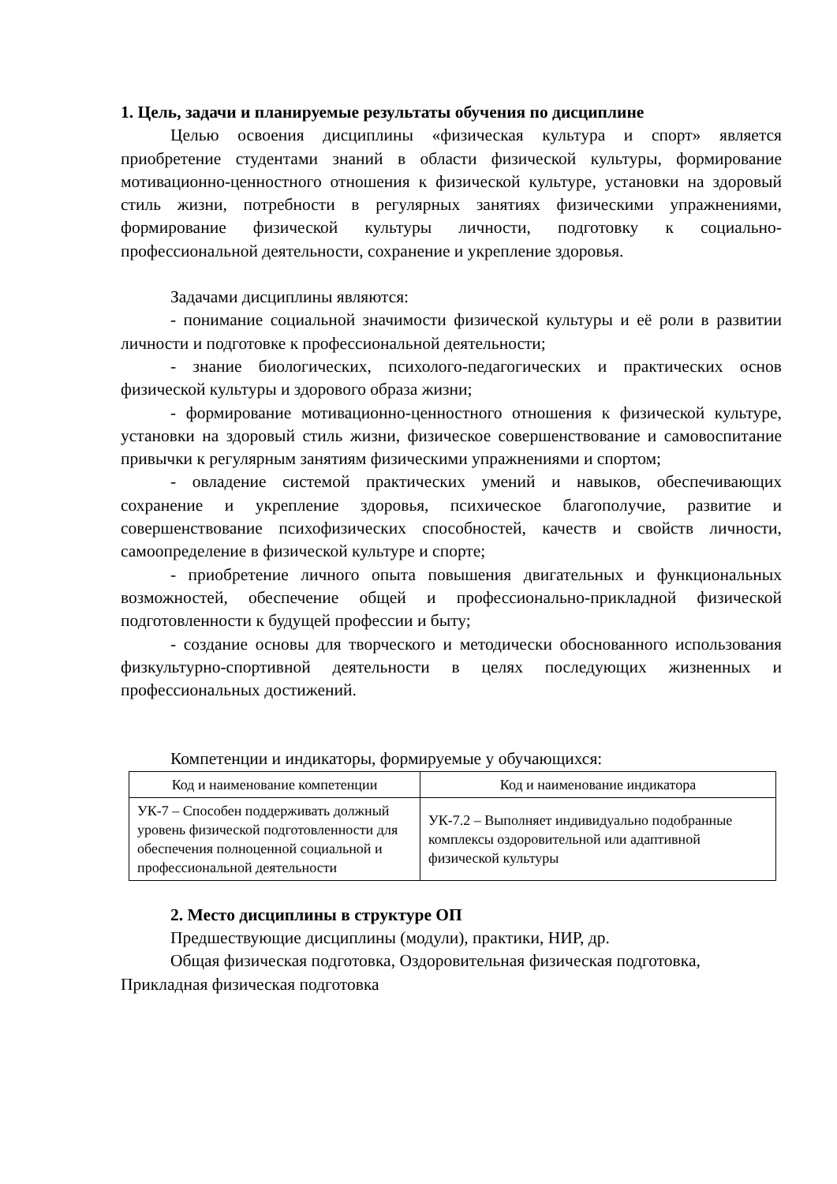1. Цель, задачи и планируемые результаты обучения по дисциплине
Целью освоения дисциплины «физическая культура и спорт» является приобретение студентами знаний в области физической культуры, формирование мотивационно-ценностного отношения к физической культуре, установки на здоровый стиль жизни, потребности в регулярных занятиях физическими упражнениями, формирование физической культуры личности, подготовку к социально-профессиональной деятельности, сохранение и укрепление здоровья.
Задачами дисциплины являются:
- понимание социальной значимости физической культуры и её роли в развитии личности и подготовке к профессиональной деятельности;
- знание биологических, психолого-педагогических и практических основ физической культуры и здорового образа жизни;
- формирование мотивационно-ценностного отношения к физической культуре, установки на здоровый стиль жизни, физическое совершенствование и самовоспитание привычки к регулярным занятиям физическими упражнениями и спортом;
- овладение системой практических умений и навыков, обеспечивающих сохранение и укрепление здоровья, психическое благополучие, развитие и совершенствование психофизических способностей, качеств и свойств личности, самоопределение в физической культуре и спорте;
- приобретение личного опыта повышения двигательных и функциональных возможностей, обеспечение общей и профессионально-прикладной физической подготовленности к будущей профессии и быту;
- создание основы для творческого и методически обоснованного использования физкультурно-спортивной деятельности в целях последующих жизненных и профессиональных достижений.
Компетенции и индикаторы, формируемые у обучающихся:
| Код и наименование компетенции | Код и наименование индикатора |
| --- | --- |
| УК-7 – Способен поддерживать должный уровень физической подготовленности для обеспечения полноценной социальной и профессиональной деятельности | УК-7.2 – Выполняет индивидуально подобранные комплексы оздоровительной или адаптивной физической культуры |
2. Место дисциплины в структуре ОП
Предшествующие дисциплины (модули), практики, НИР, др.
Общая физическая подготовка, Оздоровительная физическая подготовка, Прикладная физическая подготовка